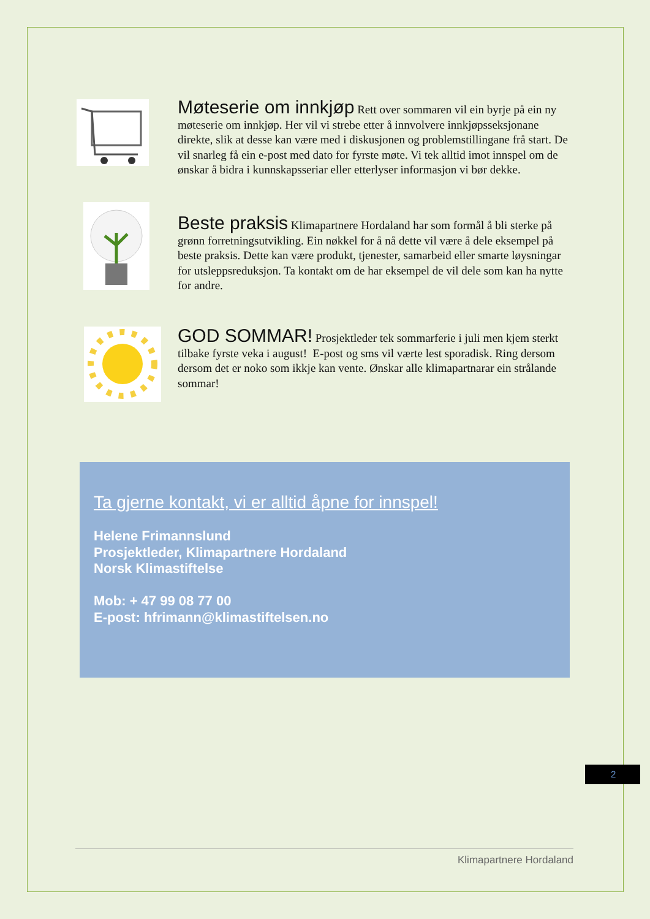Møteserie om innkjøp
Rett over sommaren vil ein byrje på ein ny møteserie om innkjøp. Her vil vi strebe etter å innvolvere innkjøpsseksjonane direkte, slik at desse kan være med i diskusjonen og problemstillingane frå start. De vil snarleg få ein e-post med dato for fyrste møte. Vi tek alltid imot innspel om de ønskar å bidra i kunnskapsseriar eller etterlyser informasjon vi bør dekke.
Beste praksis
Klimapartnere Hordaland har som formål å bli sterke på grønn forretningsutvikling. Ein nøkkel for å nå dette vil være å dele eksempel på beste praksis. Dette kan være produkt, tjenester, samarbeid eller smarte løysningar for utsleppsreduksjon. Ta kontakt om de har eksempel de vil dele som kan ha nytte for andre.
GOD SOMMAR!
Prosjektleder tek sommarferie i juli men kjem sterkt tilbake fyrste veka i august! E-post og sms vil værte lest sporadisk. Ring dersom dersom det er noko som ikkje kan vente. Ønskar alle klimapartnarar ein strålande sommar!
Ta gjerne kontakt, vi er alltid åpne for innspel!
Helene Frimannslund
Prosjektleder, Klimapartnere Hordaland
Norsk Klimastiftelse
Mob: + 47 99 08 77 00
E-post: hfrimann@klimastiftelsen.no
2
Klimapartnere Hordaland